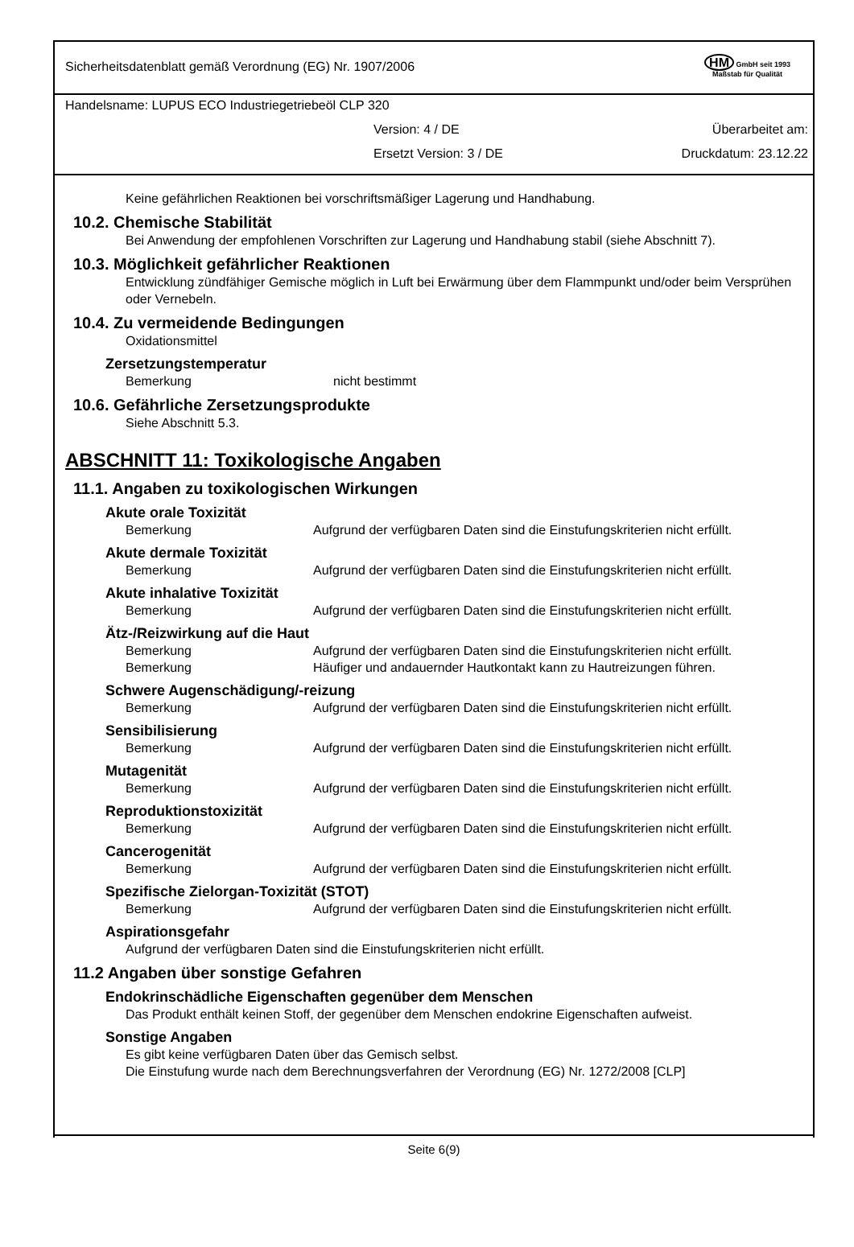Sicherheitsdatenblatt gemäß Verordnung (EG) Nr. 1907/2006 HM GmbH seit 1993
Maßstab für Qualität
Handelsname: LUPUS ECO Industriegetriebeöl CLP 320
Version: 4 / DE Überarbeitet am:
Ersetzt Version: 3 / DE Druckdatum: 23.12.22
Keine gefährlichen Reaktionen bei vorschriftsmäßiger Lagerung und Handhabung.
10.2. Chemische Stabilität
Bei Anwendung der empfohlenen Vorschriften zur Lagerung und Handhabung stabil (siehe Abschnitt 7).
10.3. Möglichkeit gefährlicher Reaktionen
Entwicklung zündfähiger Gemische möglich in Luft bei Erwärmung über dem Flammpunkt und/oder beim Versprühen oder Vernebeln.
10.4. Zu vermeidende Bedingungen
Oxidationsmittel
Zersetzungstemperatur
Bemerkung nicht bestimmt
10.6. Gefährliche Zersetzungsprodukte
Siehe Abschnitt 5.3.
ABSCHNITT 11: Toxikologische Angaben
11.1. Angaben zu toxikologischen Wirkungen
Akute orale Toxizität
Bemerkung Aufgrund der verfügbaren Daten sind die Einstufungskriterien nicht erfüllt.
Akute dermale Toxizität
Bemerkung Aufgrund der verfügbaren Daten sind die Einstufungskriterien nicht erfüllt.
Akute inhalative Toxizität
Bemerkung Aufgrund der verfügbaren Daten sind die Einstufungskriterien nicht erfüllt.
Ätz-/Reizwirkung auf die Haut
Bemerkung Aufgrund der verfügbaren Daten sind die Einstufungskriterien nicht erfüllt.
Bemerkung Häufiger und andauernder Hautkontakt kann zu Hautreizungen führen.
Schwere Augenschädigung/-reizung
Bemerkung Aufgrund der verfügbaren Daten sind die Einstufungskriterien nicht erfüllt.
Sensibilisierung
Bemerkung Aufgrund der verfügbaren Daten sind die Einstufungskriterien nicht erfüllt.
Mutagenität
Bemerkung Aufgrund der verfügbaren Daten sind die Einstufungskriterien nicht erfüllt.
Reproduktionstoxizität
Bemerkung Aufgrund der verfügbaren Daten sind die Einstufungskriterien nicht erfüllt.
Cancerogenität
Bemerkung Aufgrund der verfügbaren Daten sind die Einstufungskriterien nicht erfüllt.
Spezifische Zielorgan-Toxizität (STOT)
Bemerkung Aufgrund der verfügbaren Daten sind die Einstufungskriterien nicht erfüllt.
Aspirationsgefahr
Aufgrund der verfügbaren Daten sind die Einstufungskriterien nicht erfüllt.
11.2 Angaben über sonstige Gefahren
Endokrinschädliche Eigenschaften gegenüber dem Menschen
Das Produkt enthält keinen Stoff, der gegenüber dem Menschen endokrine Eigenschaften aufweist.
Sonstige Angaben
Es gibt keine verfügbaren Daten über das Gemisch selbst.
Die Einstufung wurde nach dem Berechnungsverfahren der Verordnung (EG) Nr. 1272/2008 [CLP]
Seite 6(9)